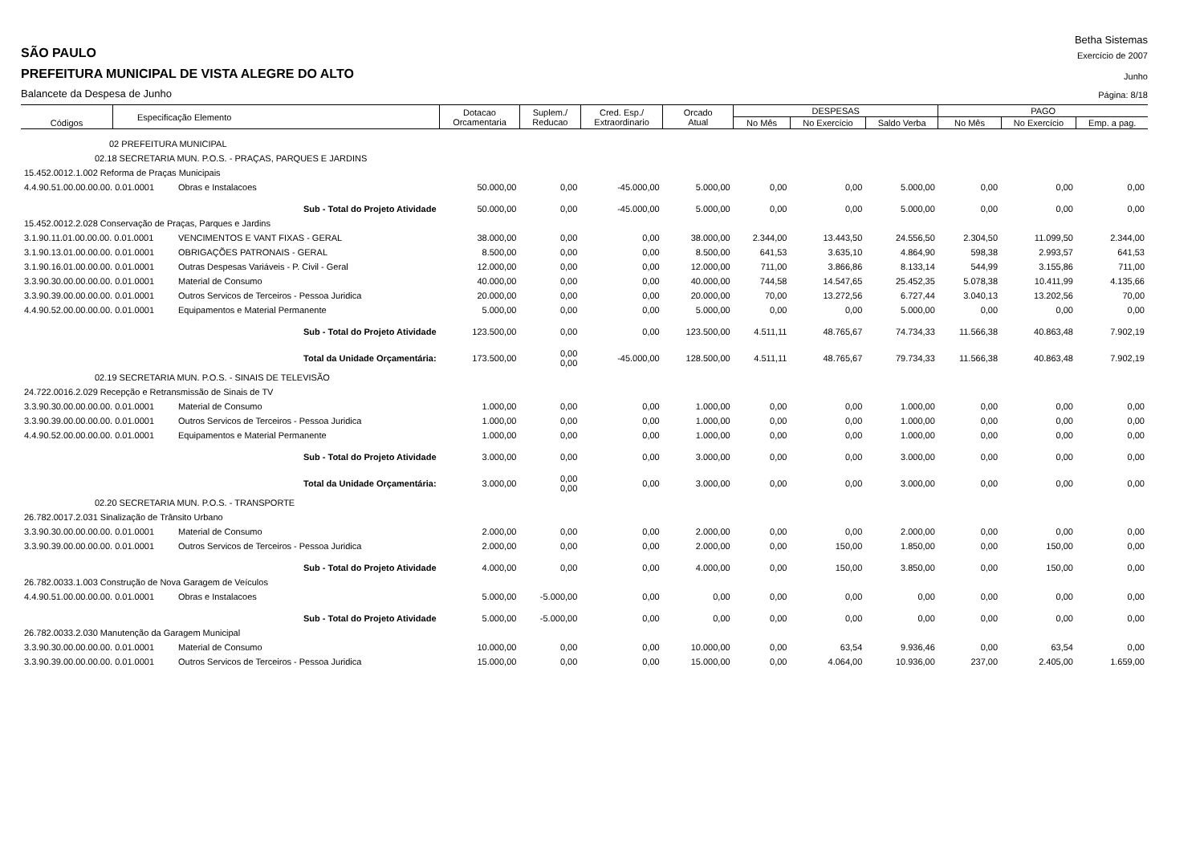Betha Sistemas
SÃO PAULO Exercício de 2007
PREFEITURA MUNICIPAL DE VISTA ALEGRE DO ALTO Junho
Balancete da Despesa de Junho Página: 8/18
| Códigos | Especificação Elemento | | Dotacao Orcamentaria | Suplem./ Reducao | Cred. Esp./ Extraordinario | Orcado Atual | DESPESAS | | | PAGO | | |
| --- | --- | --- | --- | --- | --- | --- | --- | --- | --- | --- | --- | --- |
| | | | | | | | No Mês | No Exercício | Saldo Verba | No Mês | No Exercício | Emp. a pag. |
| 02 PREFEITURA MUNICIPAL | | | | | | | | | | | | |
| 02.18 SECRETARIA MUN. P.O.S. - PRAÇAS, PARQUES E JARDINS | | | | | | | | | | | | |
| 15.452.0012.1.002 Reforma de Praças Municipais | | | | | | | | | | | | |
| 4.4.90.51.00.00.00.00. 0.01.0001 | | Obras e Instalacoes | 50.000,00 | 0,00 | -45.000,00 | 5.000,00 | 0,00 | 0,00 | 5.000,00 | 0,00 | 0,00 | 0,00 |
| Sub - Total do Projeto Atividade | | | 50.000,00 | 0,00 | -45.000,00 | 5.000,00 | 0,00 | 0,00 | 5.000,00 | 0,00 | 0,00 | 0,00 |
| 15.452.0012.2.028 Conservação de Praças, Parques e Jardins | | | | | | | | | | | | |
| 3.1.90.11.01.00.00.00. 0.01.0001 | | VENCIMENTOS E VANT FIXAS - GERAL | 38.000,00 | 0,00 | 0,00 | 38.000,00 | 2.344,00 | 13.443,50 | 24.556,50 | 2.304,50 | 11.099,50 | 2.344,00 |
| 3.1.90.13.01.00.00.00. 0.01.0001 | | OBRIGAÇÕES PATRONAIS - GERAL | 8.500,00 | 0,00 | 0,00 | 8.500,00 | 641,53 | 3.635,10 | 4.864,90 | 598,38 | 2.993,57 | 641,53 |
| 3.1.90.16.01.00.00.00. 0.01.0001 | | Outras Despesas Variáveis - P. Civil - Geral | 12.000,00 | 0,00 | 0,00 | 12.000,00 | 711,00 | 3.866,86 | 8.133,14 | 544,99 | 3.155,86 | 711,00 |
| 3.3.90.30.00.00.00.00. 0.01.0001 | | Material de Consumo | 40.000,00 | 0,00 | 0,00 | 40.000,00 | 744,58 | 14.547,65 | 25.452,35 | 5.078,38 | 10.411,99 | 4.135,66 |
| 3.3.90.39.00.00.00.00. 0.01.0001 | | Outros Servicos de Terceiros - Pessoa Juridica | 20.000,00 | 0,00 | 0,00 | 20.000,00 | 70,00 | 13.272,56 | 6.727,44 | 3.040,13 | 13.202,56 | 70,00 |
| 4.4.90.52.00.00.00.00. 0.01.0001 | | Equipamentos e Material Permanente | 5.000,00 | 0,00 | 0,00 | 5.000,00 | 0,00 | 0,00 | 5.000,00 | 0,00 | 0,00 | 0,00 |
| Sub - Total do Projeto Atividade | | | 123.500,00 | 0,00 | 0,00 | 123.500,00 | 4.511,11 | 48.765,67 | 74.734,33 | 11.566,38 | 40.863,48 | 7.902,19 |
| Total da Unidade Orçamentária: | | | 173.500,00 | 0,00 0,00 | -45.000,00 | 128.500,00 | 4.511,11 | 48.765,67 | 79.734,33 | 11.566,38 | 40.863,48 | 7.902,19 |
| 02.19 SECRETARIA MUN. P.O.S. - SINAIS DE TELEVISÃO | | | | | | | | | | | | |
| 24.722.0016.2.029 Recepção e Retransmissão de Sinais de TV | | | | | | | | | | | | |
| 3.3.90.30.00.00.00.00. 0.01.0001 | | Material de Consumo | 1.000,00 | 0,00 | 0,00 | 1.000,00 | 0,00 | 0,00 | 1.000,00 | 0,00 | 0,00 | 0,00 |
| 3.3.90.39.00.00.00.00. 0.01.0001 | | Outros Servicos de Terceiros - Pessoa Juridica | 1.000,00 | 0,00 | 0,00 | 1.000,00 | 0,00 | 0,00 | 1.000,00 | 0,00 | 0,00 | 0,00 |
| 4.4.90.52.00.00.00.00. 0.01.0001 | | Equipamentos e Material Permanente | 1.000,00 | 0,00 | 0,00 | 1.000,00 | 0,00 | 0,00 | 1.000,00 | 0,00 | 0,00 | 0,00 |
| Sub - Total do Projeto Atividade | | | 3.000,00 | 0,00 | 0,00 | 3.000,00 | 0,00 | 0,00 | 3.000,00 | 0,00 | 0,00 | 0,00 |
| Total da Unidade Orçamentária: | | | 3.000,00 | 0,00 0,00 | 0,00 | 3.000,00 | 0,00 | 0,00 | 3.000,00 | 0,00 | 0,00 | 0,00 |
| 02.20 SECRETARIA MUN. P.O.S. - TRANSPORTE | | | | | | | | | | | | |
| 26.782.0017.2.031 Sinalização de Trânsito Urbano | | | | | | | | | | | | |
| 3.3.90.30.00.00.00.00. 0.01.0001 | | Material de Consumo | 2.000,00 | 0,00 | 0,00 | 2.000,00 | 0,00 | 0,00 | 2.000,00 | 0,00 | 0,00 | 0,00 |
| 3.3.90.39.00.00.00.00. 0.01.0001 | | Outros Servicos de Terceiros - Pessoa Juridica | 2.000,00 | 0,00 | 0,00 | 2.000,00 | 0,00 | 150,00 | 1.850,00 | 0,00 | 150,00 | 0,00 |
| Sub - Total do Projeto Atividade | | | 4.000,00 | 0,00 | 0,00 | 4.000,00 | 0,00 | 150,00 | 3.850,00 | 0,00 | 150,00 | 0,00 |
| 26.782.0033.1.003 Construção de Nova Garagem de Veículos | | | | | | | | | | | | |
| 4.4.90.51.00.00.00.00. 0.01.0001 | | Obras e Instalacoes | 5.000,00 | -5.000,00 | 0,00 | 0,00 | 0,00 | 0,00 | 0,00 | 0,00 | 0,00 | 0,00 |
| Sub - Total do Projeto Atividade | | | 5.000,00 | -5.000,00 | 0,00 | 0,00 | 0,00 | 0,00 | 0,00 | 0,00 | 0,00 | 0,00 |
| 26.782.0033.2.030 Manutenção da Garagem Municipal | | | | | | | | | | | | |
| 3.3.90.30.00.00.00.00. 0.01.0001 | | Material de Consumo | 10.000,00 | 0,00 | 0,00 | 10.000,00 | 0,00 | 63,54 | 9.936,46 | 0,00 | 63,54 | 0,00 |
| 3.3.90.39.00.00.00.00. 0.01.0001 | | Outros Servicos de Terceiros - Pessoa Juridica | 15.000,00 | 0,00 | 0,00 | 15.000,00 | 0,00 | 4.064,00 | 10.936,00 | 237,00 | 2.405,00 | 1.659,00 |